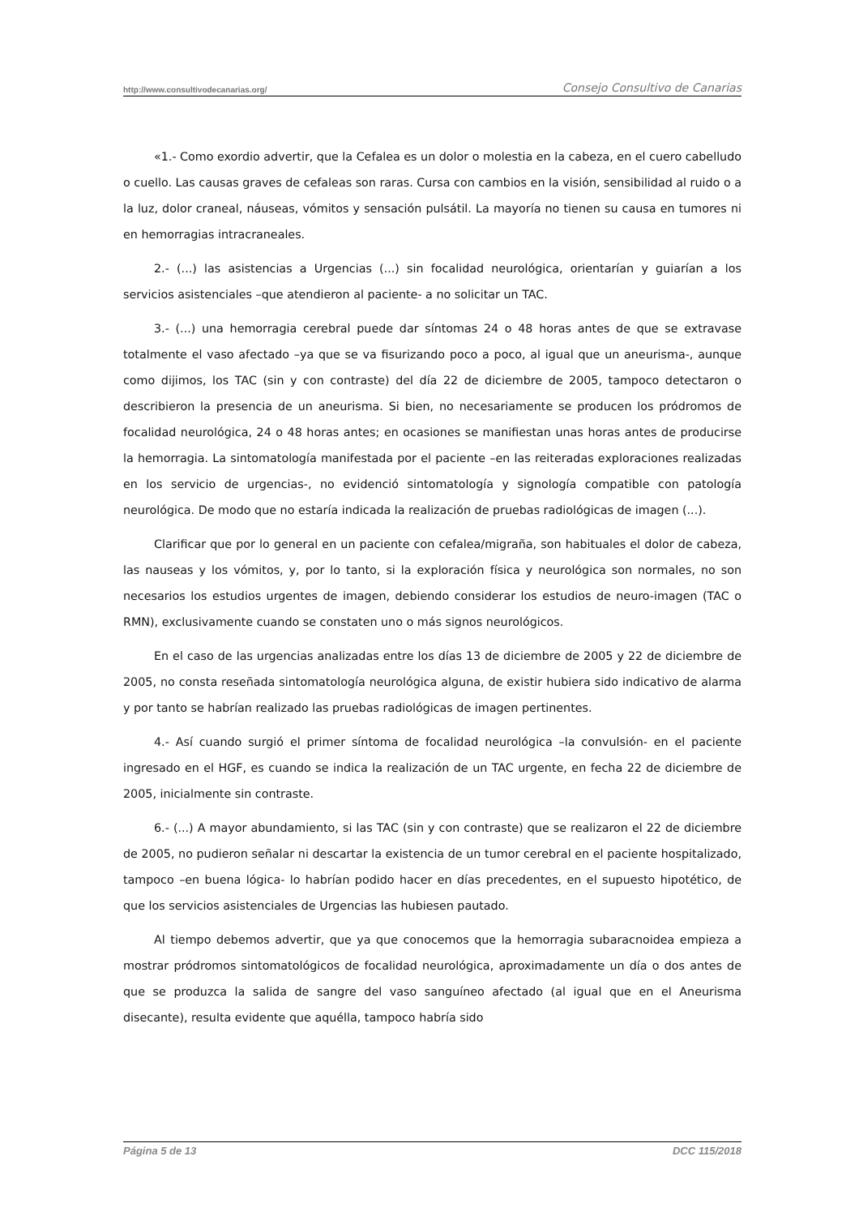http://www.consultivodecanarias.org/ Consejo Consultivo de Canarias
«1.- Como exordio advertir, que la Cefalea es un dolor o molestia en la cabeza, en el cuero cabelludo o cuello. Las causas graves de cefaleas son raras. Cursa con cambios en la visión, sensibilidad al ruido o a la luz, dolor craneal, náuseas, vómitos y sensación pulsátil. La mayoría no tienen su causa en tumores ni en hemorragias intracraneales.
2.- (...) las asistencias a Urgencias (...) sin focalidad neurológica, orientarían y guiarían a los servicios asistenciales –que atendieron al paciente- a no solicitar un TAC.
3.- (...) una hemorragia cerebral puede dar síntomas 24 o 48 horas antes de que se extravase totalmente el vaso afectado –ya que se va fisurizando poco a poco, al igual que un aneurisma-, aunque como dijimos, los TAC (sin y con contraste) del día 22 de diciembre de 2005, tampoco detectaron o describieron la presencia de un aneurisma. Si bien, no necesariamente se producen los pródromos de focalidad neurológica, 24 o 48 horas antes; en ocasiones se manifiestan unas horas antes de producirse la hemorragia. La sintomatología manifestada por el paciente –en las reiteradas exploraciones realizadas en los servicio de urgencias-, no evidenció sintomatología y signología compatible con patología neurológica. De modo que no estaría indicada la realización de pruebas radiológicas de imagen (...).
Clarificar que por lo general en un paciente con cefalea/migraña, son habituales el dolor de cabeza, las nauseas y los vómitos, y, por lo tanto, si la exploración física y neurológica son normales, no son necesarios los estudios urgentes de imagen, debiendo considerar los estudios de neuro-imagen (TAC o RMN), exclusivamente cuando se constaten uno o más signos neurológicos.
En el caso de las urgencias analizadas entre los días 13 de diciembre de 2005 y 22 de diciembre de 2005, no consta reseñada sintomatología neurológica alguna, de existir hubiera sido indicativo de alarma y por tanto se habrían realizado las pruebas radiológicas de imagen pertinentes.
4.- Así cuando surgió el primer síntoma de focalidad neurológica –la convulsión- en el paciente ingresado en el HGF, es cuando se indica la realización de un TAC urgente, en fecha 22 de diciembre de 2005, inicialmente sin contraste.
6.- (...) A mayor abundamiento, si las TAC (sin y con contraste) que se realizaron el 22 de diciembre de 2005, no pudieron señalar ni descartar la existencia de un tumor cerebral en el paciente hospitalizado, tampoco –en buena lógica- lo habrían podido hacer en días precedentes, en el supuesto hipotético, de que los servicios asistenciales de Urgencias las hubiesen pautado.
Al tiempo debemos advertir, que ya que conocemos que la hemorragia subaracnoidea empieza a mostrar pródromos sintomatológicos de focalidad neurológica, aproximadamente un día o dos antes de que se produzca la salida de sangre del vaso sanguíneo afectado (al igual que en el Aneurisma disecante), resulta evidente que aquélla, tampoco habría sido
Página 5 de 13 DCC 115/2018